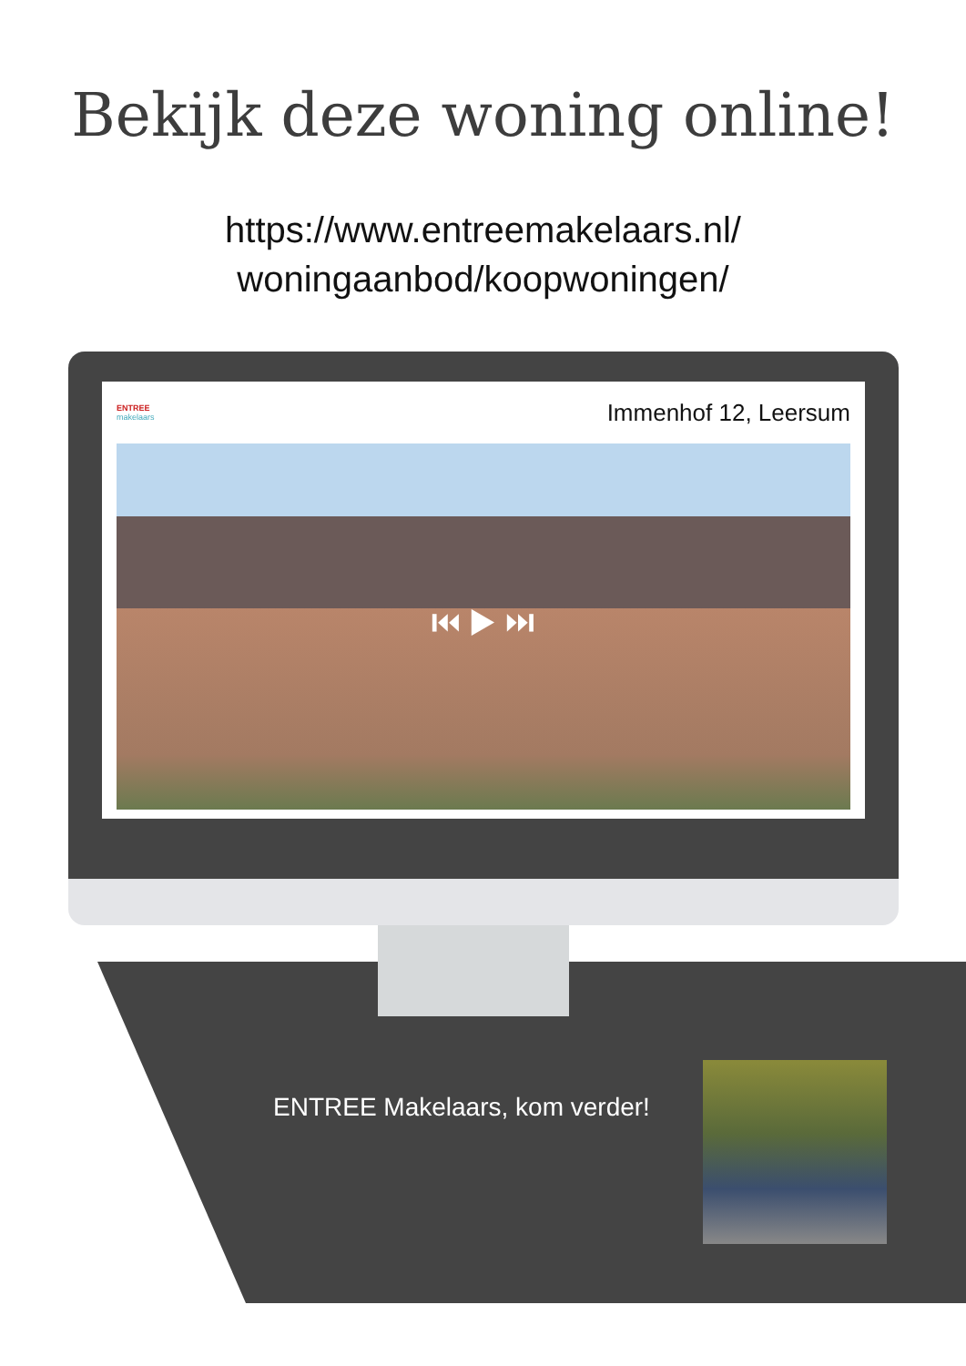Bekijk deze woning online!
https://www.entreemakelaars.nl/
woningaanbod/koopwoningen/
ENTREE
makelaars
Immenhof 12, Leersum
⏮ ▶ ⏭
ENTREE Makelaars, kom verder!